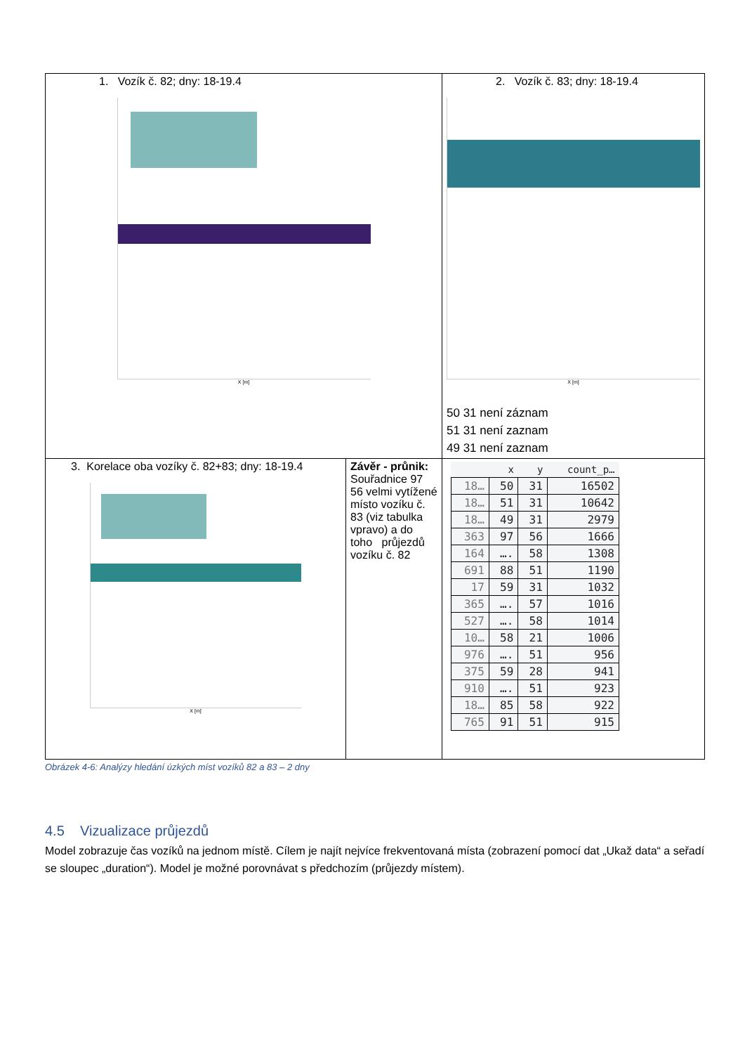| 1. Vozík č. 82; dny: 18-19.4 X [m] | | 2. Vozík č. 83; dny: 18-19.4 X [m] 50 31 není záznam 51 31 není zaznam 49 31 není zaznam | |
| 3. Korelace oba vozíky č. 82+83; dny: 18-19.4 X [m] | Závěr - průnik: Souřadnice 97 56 velmi vytížené místo vozíku č. 83 (viz tabulka vpravo) a do toho průjezdů vozíku č. 82 | | / / x / y / count_p… / / --- / --- / --- / --- / / 18… / 50 / 31 / 16502 / / 18… / 51 / 31 / 10642 / / 18… / 49 / 31 / 2979 / / 363 / 97 / 56 / 1666 / / 164 / …. / 58 / 1308 / / 691 / 88 / 51 / 1190 / / 17 / 59 / 31 / 1032 / / 365 / …. / 57 / 1016 / / 527 / …. / 58 / 1014 / / 10… / 58 / 21 / 1006 / / 976 / …. / 51 / 956 / / 375 / 59 / 28 / 941 / / 910 / …. / 51 / 923 / / 18… / 85 / 58 / 922 / / 765 / 91 / 51 / 915 / |
Obrázek 4-6: Analýzy hledání úzkých míst vozíků 82 a 83 – 2 dny
4.5 Vizualizace průjezdů
Model zobrazuje čas vozíků na jednom místě. Cílem je najít nejvíce frekventovaná místa (zobrazení pomocí dat „Ukaž data“ a seřadí se sloupec „duration“). Model je možné porovnávat s předchozím (průjezdy místem).